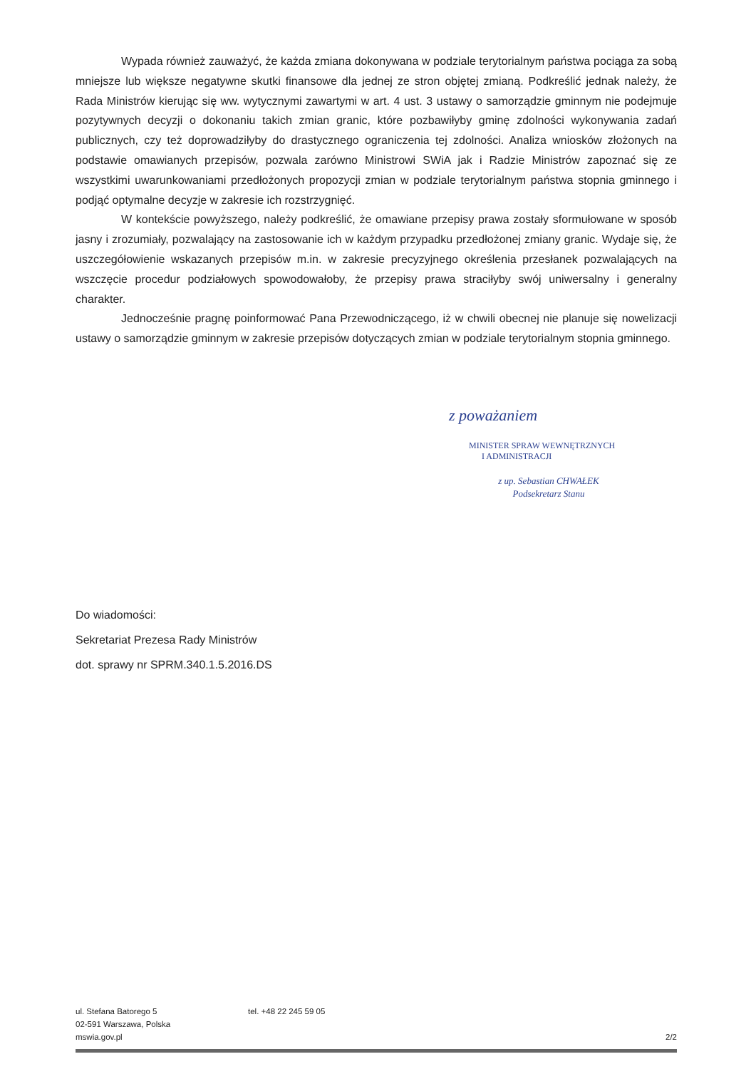Wypada również zauważyć, że każda zmiana dokonywana w podziale terytorialnym państwa pociąga za sobą mniejsze lub większe negatywne skutki finansowe dla jednej ze stron objętej zmianą. Podkreślić jednak należy, że Rada Ministrów kierując się ww. wytycznymi zawartymi w art. 4 ust. 3 ustawy o samorządzie gminnym nie podejmuje pozytywnych decyzji o dokonaniu takich zmian granic, które pozbawiłyby gminę zdolności wykonywania zadań publicznych, czy też doprowadziłyby do drastycznego ograniczenia tej zdolności. Analiza wniosków złożonych na podstawie omawianych przepisów, pozwala zarówno Ministrowi SWiA jak i Radzie Ministrów zapoznać się ze wszystkimi uwarunkowaniami przedłożonych propozycji zmian w podziale terytorialnym państwa stopnia gminnego i podjąć optymalne decyzje w zakresie ich rozstrzygnięć.
W kontekście powyższego, należy podkreślić, że omawiane przepisy prawa zostały sformułowane w sposób jasny i zrozumiały, pozwalający na zastosowanie ich w każdym przypadku przedłożonej zmiany granic. Wydaje się, że uszczegółowienie wskazanych przepisów m.in. w zakresie precyzyjnego określenia przesłanek pozwalających na wszczęcie procedur podziałowych spowodowałoby, że przepisy prawa straciłyby swój uniwersalny i generalny charakter.
Jednocześnie pragnę poinformować Pana Przewodniczącego, iż w chwili obecnej nie planuje się nowelizacji ustawy o samorządzie gminnym w zakresie przepisów dotyczących zmian w podziale terytorialnym stopnia gminnego.
z poważaniem
MINISTER SPRAW WEWNĘTRZNYCH
I ADMINISTRACJI
z up. Sebastian CHWAŁEK
Podsekretarz Stanu
Do wiadomości:
Sekretariat Prezesa Rady Ministrów
dot. sprawy nr SPRM.340.1.5.2016.DS
ul. Stefana Batorego 5
02-591 Warszawa, Polska
mswia.gov.pl
tel. +48 22 245 59 05 2/2